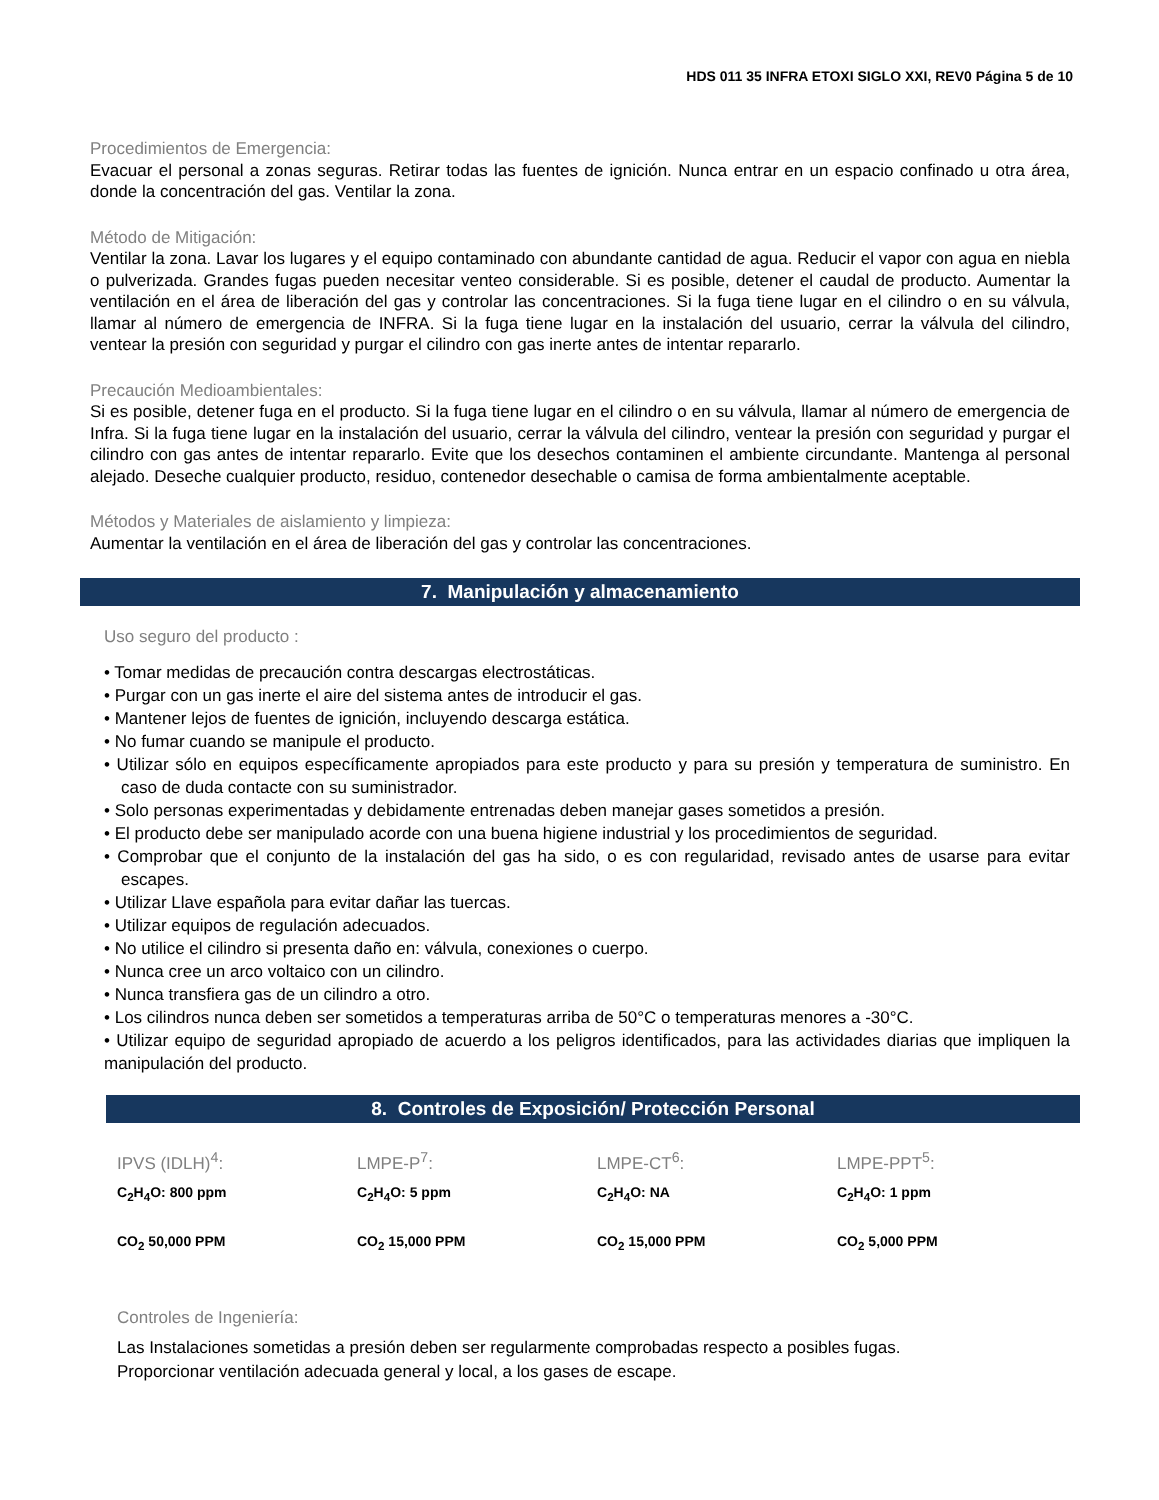HDS 011 35 INFRA ETOXI SIGLO XXI, REV0 Página 5 de 10
Procedimientos de Emergencia:
Evacuar el personal a zonas seguras. Retirar todas las fuentes de ignición. Nunca entrar en un espacio confinado u otra área, donde la concentración del gas. Ventilar la zona.
Método de Mitigación:
Ventilar la zona. Lavar los lugares y el equipo contaminado con abundante cantidad de agua. Reducir el vapor con agua en niebla o pulverizada. Grandes fugas pueden necesitar venteo considerable. Si es posible, detener el caudal de producto. Aumentar la ventilación en el área de liberación del gas y controlar las concentraciones. Si la fuga tiene lugar en el cilindro o en su válvula, llamar al número de emergencia de INFRA. Si la fuga tiene lugar en la instalación del usuario, cerrar la válvula del cilindro, ventear la presión con seguridad y purgar el cilindro con gas inerte antes de intentar repararlo.
Precaución Medioambientales:
Si es posible, detener fuga en el producto. Si la fuga tiene lugar en el cilindro o en su válvula, llamar al número de emergencia de Infra. Si la fuga tiene lugar en la instalación del usuario, cerrar la válvula del cilindro, ventear la presión con seguridad y purgar el cilindro con gas antes de intentar repararlo. Evite que los desechos contaminen el ambiente circundante. Mantenga al personal alejado. Deseche cualquier producto, residuo, contenedor desechable o camisa de forma ambientalmente aceptable.
Métodos y Materiales de aislamiento y limpieza:
Aumentar la ventilación en el área de liberación del gas y controlar las concentraciones.
7. Manipulación y almacenamiento
Uso seguro del producto :
• Tomar medidas de precaución contra descargas electrostáticas.
• Purgar con un gas inerte el aire del sistema antes de introducir el gas.
• Mantener lejos de fuentes de ignición, incluyendo descarga estática.
• No fumar cuando se manipule el producto.
• Utilizar sólo en equipos específicamente apropiados para este producto y para su presión y temperatura de suministro. En caso de duda contacte con su suministrador.
• Solo personas experimentadas y debidamente entrenadas deben manejar gases sometidos a presión.
• El producto debe ser manipulado acorde con una buena higiene industrial y los procedimientos de seguridad.
• Comprobar que el conjunto de la instalación del gas ha sido, o es con regularidad, revisado antes de usarse para evitar escapes.
• Utilizar Llave española para evitar dañar las tuercas.
• Utilizar equipos de regulación adecuados.
• No utilice el cilindro si presenta daño en: válvula, conexiones o cuerpo.
• Nunca cree un arco voltaico con un cilindro.
• Nunca transfiera gas de un cilindro a otro.
• Los cilindros nunca deben ser sometidos a temperaturas arriba de 50°C o temperaturas menores a -30°C.
• Utilizar equipo de seguridad apropiado de acuerdo a los peligros identificados, para las actividades diarias que impliquen la manipulación del producto.
8. Controles de Exposición/ Protección Personal
| IPVS (IDLH)<sup>4</sup>: | LMPE-P<sup>7</sup>: | LMPE-CT<sup>6</sup>: | LMPE-PPT<sup>5</sup>: |
| C<sub>2</sub>H<sub>4</sub>O: 800 ppm | C<sub>2</sub>H<sub>4</sub>O: 5 ppm | C<sub>2</sub>H<sub>4</sub>O: NA | C<sub>2</sub>H<sub>4</sub>O: 1 ppm |
| CO<sub>2</sub> 50,000 PPM | CO<sub>2</sub> 15,000 PPM | CO<sub>2</sub> 15,000 PPM | CO<sub>2</sub> 5,000 PPM |
Controles de Ingeniería:
Las Instalaciones sometidas a presión deben ser regularmente comprobadas respecto a posibles fugas.
Proporcionar ventilación adecuada general y local, a los gases de escape.